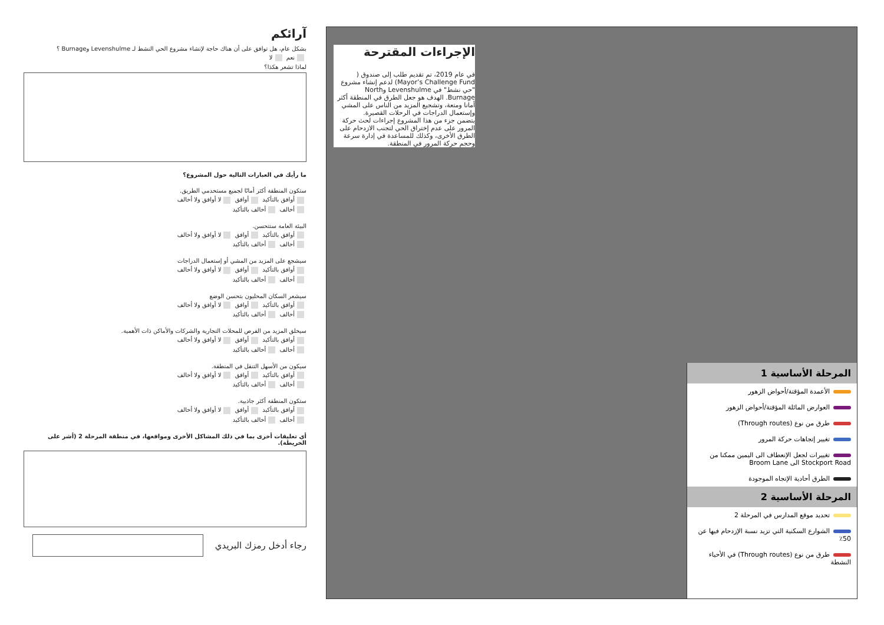آرائكم
بشكل عام، هل توافق على أن هناك حاجة لإنشاء مشروع الحي النشط لـ Levenshulme وBurnage ؟
نعم لا
لماذا تشعر هكذا؟
ما رأيك في العبارات التالية حول المشروع؟
ستكون المنطقة أكثر أمانًا لجميع مستخدمي الطريق.
أوافق بالتأكيد أوافق لا أوافق ولا أخالف
أخالف أخالف بالتأكيد
البيئة العامة ستتحسن.
أوافق بالتأكيد أوافق لا أوافق ولا أخالف
أخالف أخالف بالتأكيد
سيشجع على المزيد من المشي أو إستعمال الدراجات
أوافق بالتأكيد أوافق لا أوافق ولا أخالف
أخالف أخالف بالتأكيد
سيشعر السكان المحليون بتحسن الوضع
أوافق بالتأكيد أوافق لا أوافق ولا أخالف
أخالف أخالف بالتأكيد
سيخلق المزيد من الفرص للمحلات التجارية والشركات والأماكن ذات الأهمية.
أوافق بالتأكيد أوافق لا أوافق ولا أخالف
أخالف أخالف بالتأكيد
سيكون من الأسهل التنقل في المنطقة.
أوافق بالتأكيد أوافق لا أوافق ولا أخالف
أخالف أخالف بالتأكيد
ستكون المنطقة أكثر جاذبية.
أوافق بالتأكيد أوافق لا أوافق ولا أخالف
أخالف أخالف بالتأكيد
أي تعليقات أخرى بما في ذلك المشاكل الأخرى ومواقعها، في منطقة المرحلة 2 (أشر على الخريطة).
رجاء أدخل رمزك البريدي
الإجراءات المقترحة
في عام 2019، تم تقديم طلب إلى صندوق ( Mayor’s Challenge Fund) لدعم إنشاء مشروع "حي نشط" في Levenshulme وNorth Burnage. الهدف هو جعل الطرق في المنطقة أكثر أمانا ومتعة، وتشجيع المزيد من الناس على المشي وإستعمال الدراجات في الرحلات القصيرة.
يتضمن جزء من هذا المشروع إجراءات لحث حركة المرور على عدم إختراق الحي لتجنب الازدحام على الطرق الأخرى، وكذلك للمساعدة في إدارة سرعة وحجم حركة المرور في المنطقة.
المرحلة الأساسية 1
الأعمدة المؤقتة/أحواض الزهور
العوارض المائلة المؤقتة/أحواض الزهور
طرق من نوع (Through routes)
تغيير إتجاهات حركة المرور
تغييرات لجعل الإنعطاف الى اليمين ممكنا من Stockport Road الى Broom Lane
الطرق أحادية الإتجاه الموجودة
المرحلة الأساسية 2
تحديد موقع المدارس في المرحلة 2
الشوارع السكنية التي تزيد نسبة الإزدحام فيها عن 50٪
طرق من نوع (Through routes) في الأحياء النشطة